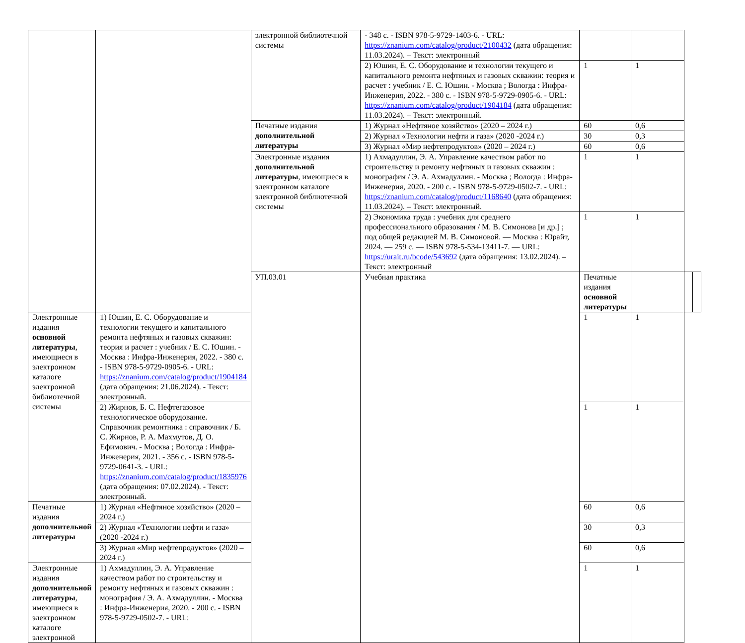| | | электронной библиотечной системы | - 348 с. - ISBN 978-5-9729-1403-6. - URL: https://znanium.com/catalog/product/2100432 (дата обращения: 11.03.2024). – Текст: электронный | | | | |
| | | | 2) Юшин, Е. С. Оборудование и технологии текущего и капитального ремонта нефтяных и газовых скважин: теория и расчет : учебник / Е. С. Юшин. - Москва ; Вологда : Инфра-Инженерия, 2022. - 380 с. - ISBN 978-5-9729-0905-6. - URL: https://znanium.com/catalog/product/1904184 (дата обращения: 11.03.2024). – Текст: электронный. | 1 | 1 | | |
| | | Печатные издания дополнительной литературы | 1) Журнал «Нефтяное хозяйство» (2020 – 2024 г.) | 60 | 0,6 | | |
| | | | 2) Журнал «Технологии нефти и газа» (2020 -2024 г.) | 30 | 0,3 | | |
| | | | 3) Журнал «Мир нефтепродуктов» (2020 – 2024 г.) | 60 | 0,6 | | |
| | | Электронные издания дополнительной литературы , имеющиеся в электронном каталоге электронной библиотечной системы | 1) Ахмадуллин, Э. А. Управление качеством работ по строительству и ремонту нефтяных и газовых скважин : монография / Э. А. Ахмадуллин. - Москва ; Вологда : Инфра-Инженерия, 2020. - 200 с. - ISBN 978-5-9729-0502-7. - URL: https://znanium.com/catalog/product/1168640 (дата обращения: 11.03.2024). – Текст: электронный. | 1 | 1 | | |
| | | | 2) Экономика труда : учебник для среднего профессионального образования / М. В. Симонова [и др.] ; под общей редакцией М. В. Симоновой. — Москва : Юрайт, 2024. — 259 с. — ISBN 978-5-534-13411-7. — URL: https://urait.ru/bcode/543692 (дата обращения: 13.02.2024). – Текст: электронный | 1 | 1 | | |
| | | УП.03.01 | Учебная практика | Печатные издания основной литературы | | | |
| Электронные издания основной литературы , имеющиеся в электронном каталоге электронной библиотечной системы | 1) Юшин, Е. С. Оборудование и технологии текущего и капитального ремонта нефтяных и газовых скважин: теория и расчет : учебник / Е. С. Юшин. - Москва : Инфра-Инженерия, 2022. - 380 с. - ISBN 978-5-9729-0905-6. - URL: https://znanium.com/catalog/product/1904184 (дата обращения: 21.06.2024). - Текст: электронный. | | | 1 | 1 | | |
| | 2) Жирнов, Б. С. Нефтегазовое технологическое оборудование. Справочник ремонтника : справочник / Б. С. Жирнов, Р. А. Махмутов, Д. О. Ефимович. - Москва ; Вологда : Инфра-Инженерия, 2021. - 356 с. - ISBN 978-5-9729-0641-3. - URL: https://znanium.com/catalog/product/1835976 (дата обращения: 07.02.2024). - Текст: электронный. | | | 1 | 1 | | |
| Печатные издания дополнительной литературы | 1) Журнал «Нефтяное хозяйство» (2020 – 2024 г.) | | | 60 | 0,6 | | |
| | 2) Журнал «Технологии нефти и газа» (2020 -2024 г.) | | | 30 | 0,3 | | |
| | 3) Журнал «Мир нефтепродуктов» (2020 – 2024 г.) | | | 60 | 0,6 | | |
| Электронные издания дополнительной литературы , имеющиеся в электронном каталоге электронной | 1) Ахмадуллин, Э. А. Управление качеством работ по строительству и ремонту нефтяных и газовых скважин : монография / Э. А. Ахмадуллин. - Москва : Инфра-Инженерия, 2020. - 200 с. - ISBN 978-5-9729-0502-7. - URL: | | | 1 | 1 | | |